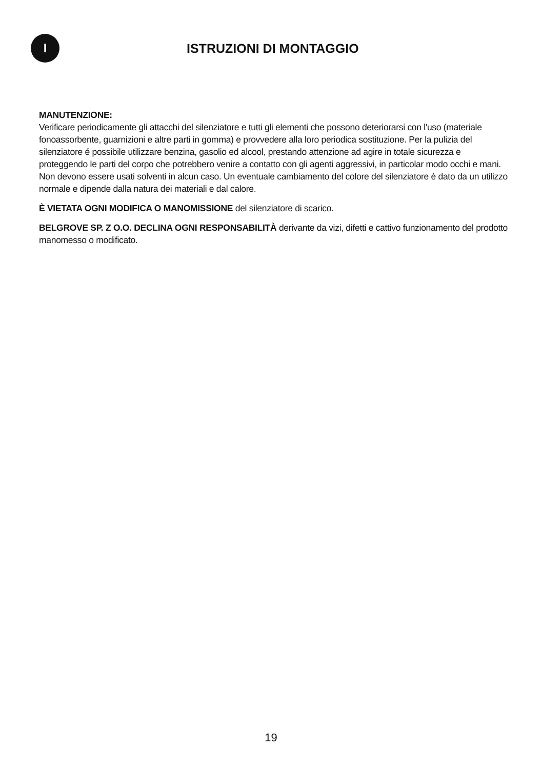I
ISTRUZIONI DI MONTAGGIO
MANUTENZIONE:
Verificare periodicamente gli attacchi del silenziatore e tutti gli elementi che possono deteriorarsi con l'uso (materiale fonoassorbente, guarnizioni e altre parti in gomma) e provvedere alla loro periodica sostituzione. Per la pulizia del silenziatore é possibile utilizzare benzina, gasolio ed alcool, prestando attenzione ad agire in totale sicurezza e proteggendo le parti del corpo che potrebbero venire a contatto con gli agenti aggressivi, in particolar modo occhi e mani. Non devono essere usati solventi in alcun caso. Un eventuale cambiamento del colore del silenziatore è dato da un utilizzo normale e dipende dalla natura dei materiali e dal calore.
È VIETATA OGNI MODIFICA O MANOMISSIONE del silenziatore di scarico.
BELGROVE SP. Z O.O. DECLINA OGNI RESPONSABILITÀ derivante da vizi, difetti e cattivo funzionamento del prodotto manomesso o modificato.
19